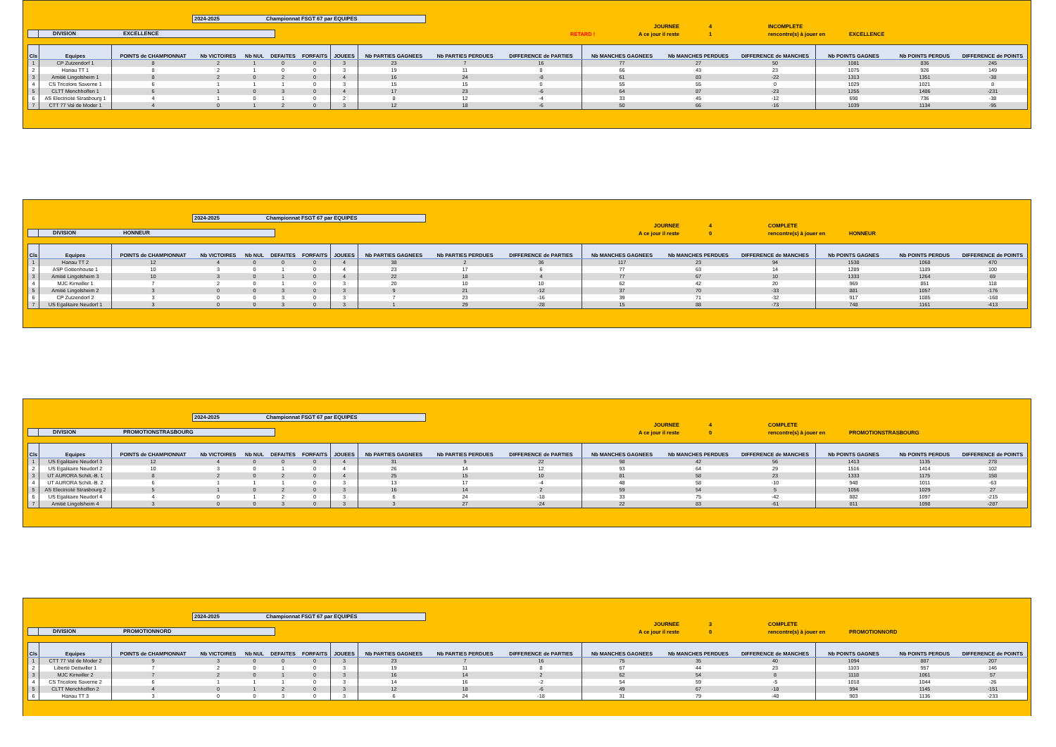2024-2025 Championnat FSGT 67 par EQUIPES
DIVISION EXCELLENCE
RETARD !
JOURNEE 4 INCOMPLETE
A ce jour il reste 1 rencontre(s) à jouer en EXCELLENCE
| Cls | Equipes | POINTS de CHAMPIONNAT | Nb VICTOIRES | Nb NUL | DEFAITES | FORFAITS | JOUEES | Nb PARTIES GAGNEES | Nb PARTIES PERDUES | DIFFERENCE de PARTIES | Nb MANCHES GAGNEES | Nb MANCHES PERDUES | DIFFERENCE de MANCHES | Nb POINTS GAGNES | Nb POINTS PERDUS | DIFFERENCE de POINTS |
| --- | --- | --- | --- | --- | --- | --- | --- | --- | --- | --- | --- | --- | --- | --- | --- | --- |
| 1 | CP Zutzendorf 1 | 8 | 2 | 1 | 0 | 0 | 3 | 23 | 7 | 16 | 77 | 27 | 50 | 1081 | 836 | 245 |
| 2 | Hanau TT 1 | 8 | 2 | 1 | 0 | 0 | 3 | 19 | 11 | 8 | 66 | 43 | 23 | 1075 | 926 | 149 |
| 3 | Amitié Lingolsheim 1 | 8 | 2 | 0 | 2 | 0 | 4 | 16 | 24 | -8 | 61 | 83 | -22 | 1313 | 1351 | -38 |
| 4 | CS Tricolore Saverne 1 | 6 | 1 | 1 | 1 | 0 | 3 | 15 | 15 | 0 | 55 | 55 | 0 | 1029 | 1021 | 8 |
| 5 | CLTT Menchhoffen 1 | 6 | 1 | 0 | 3 | 0 | 4 | 17 | 23 | -6 | 64 | 87 | -23 | 1255 | 1486 | -231 |
| 6 | AS Electricité Strasbourg 1 | 4 | 1 | 0 | 1 | 0 | 2 | 8 | 12 | -4 | 33 | 45 | -12 | 698 | 736 | -38 |
| 7 | CTT 77 Val de Moder 1 | 4 | 0 | 1 | 2 | 0 | 3 | 12 | 18 | -6 | 50 | 66 | -16 | 1039 | 1134 | -95 |
2024-2025 Championnat FSGT 67 par EQUIPES
DIVISION HONNEUR
JOURNEE 4 COMPLETE
A ce jour il reste 0 rencontre(s) à jouer en HONNEUR
| Cls | Equipes | POINTS de CHAMPIONNAT | Nb VICTOIRES | Nb NUL | DEFAITES | FORFAITS | JOUEES | Nb PARTIES GAGNEES | Nb PARTIES PERDUES | DIFFERENCE de PARTIES | Nb MANCHES GAGNEES | Nb MANCHES PERDUES | DIFFERENCE de MANCHES | Nb POINTS GAGNES | Nb POINTS PERDUS | DIFFERENCE de POINTS |
| --- | --- | --- | --- | --- | --- | --- | --- | --- | --- | --- | --- | --- | --- | --- | --- | --- |
| 1 | Hanau TT 2 | 12 | 4 | 0 | 0 | 0 | 4 | 38 | 2 | 36 | 117 | 23 | 94 | 1538 | 1068 | 470 |
| 2 | ASP Gottenhouse 1 | 10 | 3 | 0 | 1 | 0 | 4 | 23 | 17 | 6 | 77 | 63 | 14 | 1289 | 1189 | 100 |
| 3 | Amitié Lingolsheim 3 | 10 | 3 | 0 | 1 | 0 | 4 | 22 | 18 | 4 | 77 | 67 | 10 | 1333 | 1264 | 69 |
| 4 | MJC Kirrwiller 1 | 7 | 2 | 0 | 1 | 0 | 3 | 20 | 10 | 10 | 62 | 42 | 20 | 969 | 851 | 118 |
| 5 | Amitié Lingolsheim 2 | 3 | 0 | 0 | 3 | 0 | 3 | 9 | 21 | -12 | 37 | 70 | -33 | 881 | 1057 | -176 |
| 6 | CP Zutzendorf 2 | 3 | 0 | 0 | 3 | 0 | 3 | 7 | 23 | -16 | 39 | 71 | -32 | 917 | 1085 | -168 |
| 7 | US Egalitaire Neudorf 1 | 3 | 0 | 0 | 3 | 0 | 3 | 1 | 29 | -28 | 15 | 88 | -73 | 748 | 1161 | -413 |
2024-2025 Championnat FSGT 67 par EQUIPES
DIVISION PROMOTIONSTRASBOURG
JOURNEE 4 COMPLETE
A ce jour il reste 0 rencontre(s) à jouer en PROMOTIONSTRASBOURG
| Cls | Equipes | POINTS de CHAMPIONNAT | Nb VICTOIRES | Nb NUL | DEFAITES | FORFAITS | JOUEES | Nb PARTIES GAGNEES | Nb PARTIES PERDUES | DIFFERENCE de PARTIES | Nb MANCHES GAGNEES | Nb MANCHES PERDUES | DIFFERENCE de MANCHES | Nb POINTS GAGNES | Nb POINTS PERDUS | DIFFERENCE de POINTS |
| --- | --- | --- | --- | --- | --- | --- | --- | --- | --- | --- | --- | --- | --- | --- | --- | --- |
| 1 | US Egalitaire Neudorf 3 | 12 | 4 | 0 | 0 | 0 | 4 | 31 | 9 | 22 | 98 | 42 | 56 | 1413 | 1135 | 278 |
| 2 | US Egalitaire Neudorf 2 | 10 | 3 | 0 | 1 | 0 | 4 | 26 | 14 | 12 | 93 | 64 | 29 | 1516 | 1414 | 102 |
| 3 | UT AURORA Schilt.-B. 1 | 8 | 2 | 0 | 2 | 0 | 4 | 25 | 15 | 10 | 81 | 58 | 23 | 1333 | 1175 | 158 |
| 4 | UT AURORA Schilt.-B. 2 | 6 | 1 | 1 | 1 | 0 | 3 | 13 | 17 | -4 | 48 | 58 | -10 | 948 | 1011 | -63 |
| 5 | AS Electricité Strasbourg 2 | 5 | 1 | 0 | 2 | 0 | 3 | 16 | 14 | 2 | 59 | 54 | 5 | 1056 | 1029 | 27 |
| 6 | US Egalitaire Neudorf 4 | 4 | 0 | 1 | 2 | 0 | 3 | 6 | 24 | -18 | 33 | 75 | -42 | 882 | 1097 | -215 |
| 7 | Amitié Lingolsheim 4 | 3 | 0 | 0 | 3 | 0 | 3 | 3 | 27 | -24 | 22 | 83 | -61 | 811 | 1098 | -287 |
2024-2025 Championnat FSGT 67 par EQUIPES
DIVISION PROMOTIONNORD
JOURNEE 3 COMPLETE
A ce jour il reste 0 rencontre(s) à jouer en PROMOTIONNORD
| Cls | Equipes | POINTS de CHAMPIONNAT | Nb VICTOIRES | Nb NUL | DEFAITES | FORFAITS | JOUEES | Nb PARTIES GAGNEES | Nb PARTIES PERDUES | DIFFERENCE de PARTIES | Nb MANCHES GAGNEES | Nb MANCHES PERDUES | DIFFERENCE de MANCHES | Nb POINTS GAGNES | Nb POINTS PERDUS | DIFFERENCE de POINTS |
| --- | --- | --- | --- | --- | --- | --- | --- | --- | --- | --- | --- | --- | --- | --- | --- | --- |
| 1 | CTT 77 Val de Moder 2 | 9 | 3 | 0 | 0 | 0 | 3 | 23 | 7 | 16 | 75 | 35 | 40 | 1094 | 887 | 207 |
| 2 | Liberté Dettwiller 1 | 7 | 2 | 0 | 1 | 0 | 3 | 19 | 11 | 8 | 67 | 44 | 23 | 1103 | 957 | 146 |
| 3 | MJC Kirrwiller 2 | 7 | 2 | 0 | 1 | 0 | 3 | 16 | 14 | 2 | 62 | 54 | 8 | 1118 | 1061 | 57 |
| 4 | CS Tricolore Saverne 2 | 6 | 1 | 1 | 1 | 0 | 3 | 14 | 16 | -2 | 54 | 59 | -5 | 1018 | 1044 | -26 |
| 5 | CLTT Menchhoffen 2 | 4 | 0 | 1 | 2 | 0 | 3 | 12 | 18 | -6 | 49 | 67 | -18 | 994 | 1145 | -151 |
| 6 | Hanau TT 3 | 3 | 0 | 0 | 3 | 0 | 3 | 6 | 24 | -18 | 31 | 79 | -48 | 903 | 1136 | -233 |